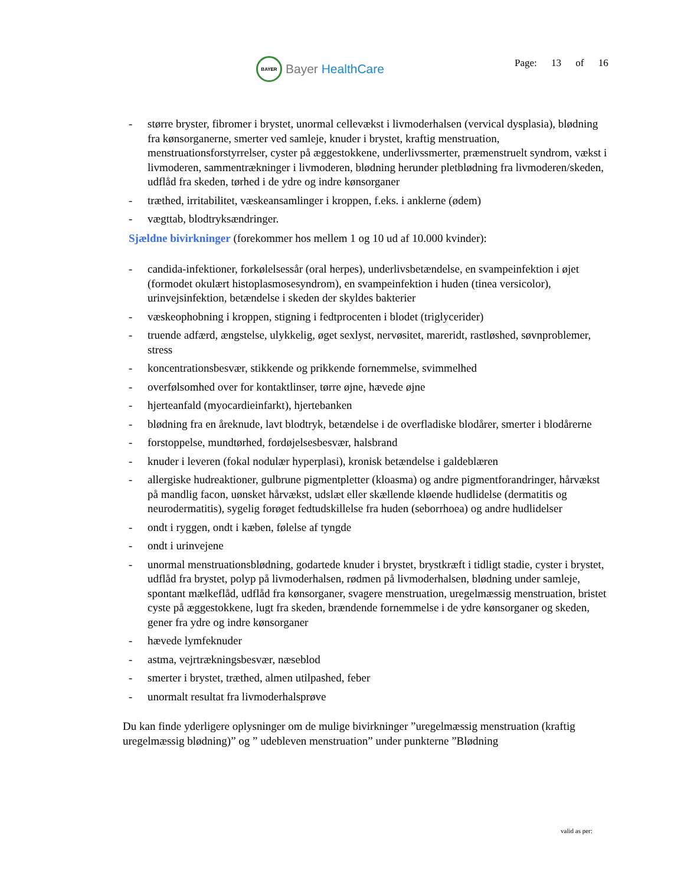BAYER
Bayer HealthCare
Page: 13 of 16
- større bryster, fibromer i brystet, unormal cellevækst i livmoderhalsen (vervical dysplasia), blødning fra kønsorganerne, smerter ved samleje, knuder i brystet, kraftig menstruation, menstruationsforstyrrelser, cyster på æggestokkene, underlivssmerter, præmenstruelt syndrom, vækst i livmoderen, sammentrækninger i livmoderen, blødning herunder pletblødning fra livmoderen/skeden, udflåd fra skeden, tørhed i de ydre og indre kønsorganer
- træthed, irritabilitet, væskeansamlinger i kroppen, f.eks. i anklerne (ødem)
- vægttab, blodtryksændringer.
Sjældne bivirkninger (forekommer hos mellem 1 og 10 ud af 10.000 kvinder):
- candida-infektioner, forkølelsessår (oral herpes), underlivsbetændelse, en svampeinfektion i øjet (formodet okulært histoplasmosesyndrom), en svampeinfektion i huden (tinea versicolor), urinvejsinfektion, betændelse i skeden der skyldes bakterier
- væskeophobning i kroppen, stigning i fedtprocenten i blodet (triglycerider)
- truende adfærd, ængstelse, ulykkelig, øget sexlyst, nervøsitet, mareridt, rastløshed, søvnproblemer, stress
- koncentrationsbesvær, stikkende og prikkende fornemmelse, svimmelhed
- overfølsomhed over for kontaktlinser, tørre øjne, hævede øjne
- hjerteanfald (myocardieinfarkt), hjertebanken
- blødning fra en åreknude, lavt blodtryk, betændelse i de overfladiske blodårer, smerter i blodårerne
- forstoppelse, mundtørhed, fordøjelsesbesvær, halsbrand
- knuder i leveren (fokal nodulær hyperplasi), kronisk betændelse i galdeblæren
- allergiske hudreaktioner, gulbrune pigmentpletter (kloasma) og andre pigmentforandringer, hårvækst på mandlig facon, uønsket hårvækst, udslæt eller skællende kløende hudlidelse (dermatitis og neurodermatitis), sygelig forøget fedtudskillelse fra huden (seborrhoea) og andre hudlidelser
- ondt i ryggen, ondt i kæben, følelse af tyngde
- ondt i urinvejene
- unormal menstruationsblødning, godartede knuder i brystet, brystkræft i tidligt stadie, cyster i brystet, udflåd fra brystet, polyp på livmoderhalsen, rødmen på livmoderhalsen, blødning under samleje, spontant mælkeflåd, udflåd fra kønsorganer, svagere menstruation, uregelmæssig menstruation, bristet cyste på æggestokkene, lugt fra skeden, brændende fornemmelse i de ydre kønsorganer og skeden, gener fra ydre og indre kønsorganer
- hævede lymfeknuder
- astma, vejrtrækningsbesvær, næseblod
- smerter i brystet, træthed, almen utilpashed, feber
- unormalt resultat fra livmoderhalsprøve
Du kan finde yderligere oplysninger om de mulige bivirkninger ”uregelmæssig menstruation (kraftig uregelmæssig blødning)” og ” udebleven menstruation” under punkterne ”Blødning
valid as per: